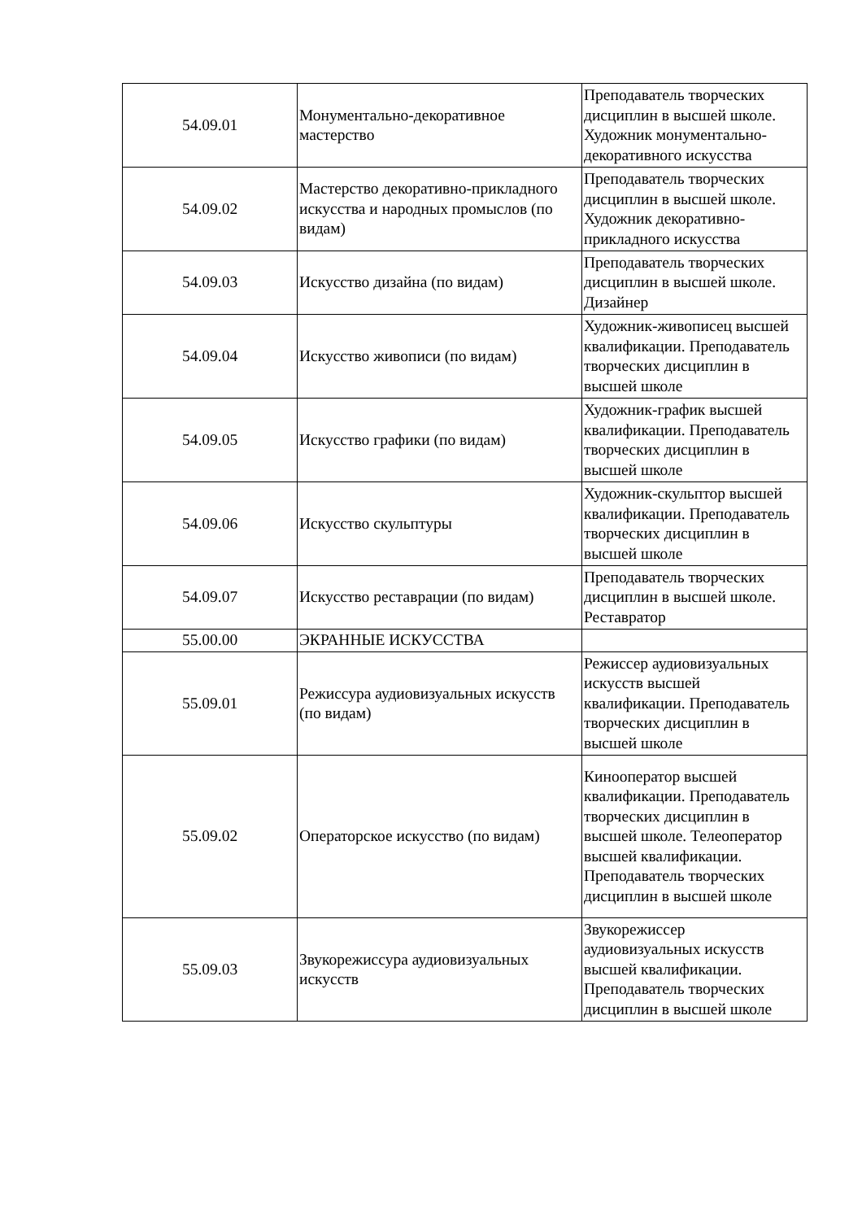| 54.09.01 | Монументально-декоративное мастерство | Преподаватель творческих дисциплин в высшей школе. Художник монументально-декоративного искусства |
| 54.09.02 | Мастерство декоративно-прикладного искусства и народных промыслов (по видам) | Преподаватель творческих дисциплин в высшей школе. Художник декоративно-прикладного искусства |
| 54.09.03 | Искусство дизайна (по видам) | Преподаватель творческих дисциплин в высшей школе. Дизайнер |
| 54.09.04 | Искусство живописи (по видам) | Художник-живописец высшей квалификации. Преподаватель творческих дисциплин в высшей школе |
| 54.09.05 | Искусство графики (по видам) | Художник-график высшей квалификации. Преподаватель творческих дисциплин в высшей школе |
| 54.09.06 | Искусство скульптуры | Художник-скульптор высшей квалификации. Преподаватель творческих дисциплин в высшей школе |
| 54.09.07 | Искусство реставрации (по видам) | Преподаватель творческих дисциплин в высшей школе. Реставратор |
| 55.00.00 | ЭКРАННЫЕ ИСКУССТВА | |
| 55.09.01 | Режиссура аудиовизуальных искусств (по видам) | Режиссер аудиовизуальных искусств высшей квалификации. Преподаватель творческих дисциплин в высшей школе |
| 55.09.02 | Операторское искусство (по видам) | Кинооператор высшей квалификации. Преподаватель творческих дисциплин в высшей школе. Телеоператор высшей квалификации. Преподаватель творческих дисциплин в высшей школе |
| 55.09.03 | Звукорежиссура аудиовизуальных искусств | Звукорежиссер аудиовизуальных искусств высшей квалификации. Преподаватель творческих дисциплин в высшей школе |